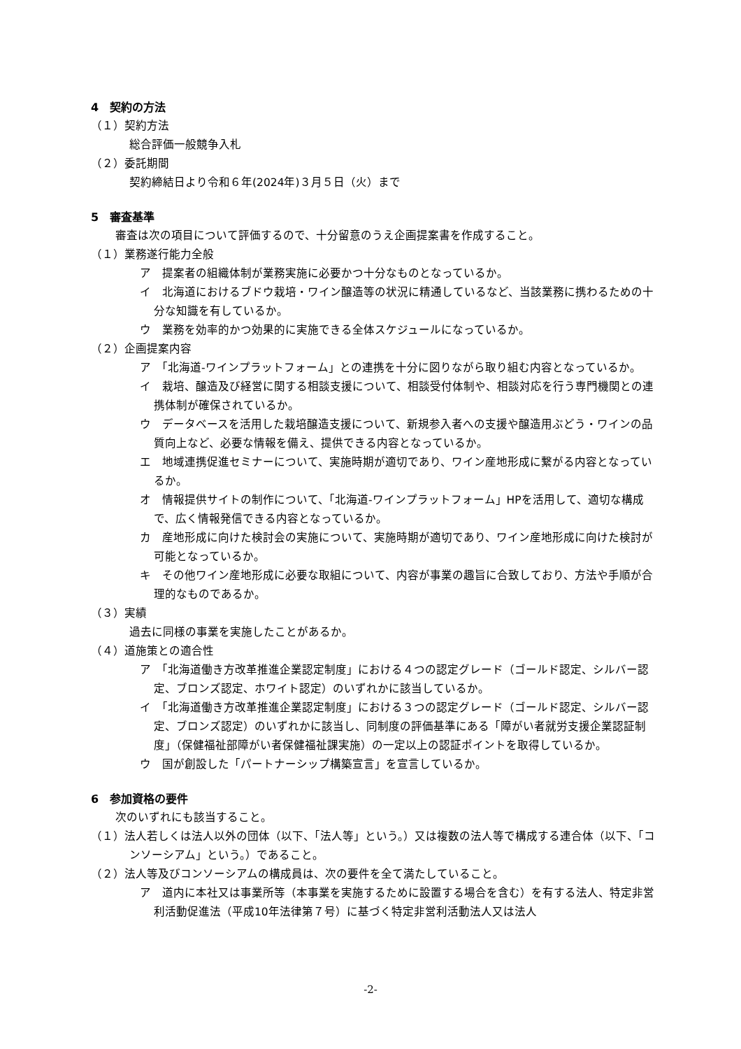4　契約の方法
（１）契約方法
総合評価一般競争入札
（２）委託期間
契約締結日より令和６年(2024年)３月５日（火）まで
5　審査基準
審査は次の項目について評価するので、十分留意のうえ企画提案書を作成すること。
（１）業務遂行能力全般
ア　提案者の組織体制が業務実施に必要かつ十分なものとなっているか。
イ　北海道におけるブドウ栽培・ワイン醸造等の状況に精通しているなど、当該業務に携わるための十分な知識を有しているか。
ウ　業務を効率的かつ効果的に実施できる全体スケジュールになっているか。
（２）企画提案内容
ア　「北海道-ワインプラットフォーム」との連携を十分に図りながら取り組む内容となっているか。
イ　栽培、醸造及び経営に関する相談支援について、相談受付体制や、相談対応を行う専門機関との連携体制が確保されているか。
ウ　データベースを活用した栽培醸造支援について、新規参入者への支援や醸造用ぶどう・ワインの品質向上など、必要な情報を備え、提供できる内容となっているか。
エ　地域連携促進セミナーについて、実施時期が適切であり、ワイン産地形成に繋がる内容となっているか。
オ　情報提供サイトの制作について、「北海道-ワインプラットフォーム」HPを活用して、適切な構成で、広く情報発信できる内容となっているか。
カ　産地形成に向けた検討会の実施について、実施時期が適切であり、ワイン産地形成に向けた検討が可能となっているか。
キ　その他ワイン産地形成に必要な取組について、内容が事業の趣旨に合致しており、方法や手順が合理的なものであるか。
（３）実績
過去に同様の事業を実施したことがあるか。
（４）道施策との適合性
ア　「北海道働き方改革推進企業認定制度」における４つの認定グレード（ゴールド認定、シルバー認定、ブロンズ認定、ホワイト認定）のいずれかに該当しているか。
イ　「北海道働き方改革推進企業認定制度」における３つの認定グレード（ゴールド認定、シルバー認定、ブロンズ認定）のいずれかに該当し、同制度の評価基準にある「障がい者就労支援企業認証制度」（保健福祉部障がい者保健福祉課実施）の一定以上の認証ポイントを取得しているか。
ウ　国が創設した「パートナーシップ構築宣言」を宣言しているか。
6　参加資格の要件
次のいずれにも該当すること。
（１）法人若しくは法人以外の団体（以下、「法人等」という。）又は複数の法人等で構成する連合体（以下、「コンソーシアム」という。）であること。
（２）法人等及びコンソーシアムの構成員は、次の要件を全て満たしていること。
ア　道内に本社又は事業所等（本事業を実施するために設置する場合を含む）を有する法人、特定非営利活動促進法（平成10年法律第７号）に基づく特定非営利活動法人又は法人
-2-